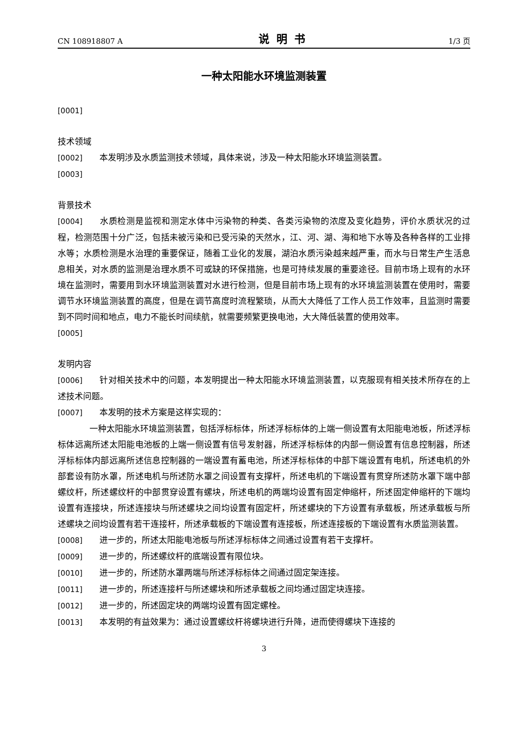CN 108918807 A 说明书 1/3 页
一种太阳能水环境监测装置
[0001]
技术领域
[0002] 本发明涉及水质监测技术领域，具体来说，涉及一种太阳能水环境监测装置。
[0003]
背景技术
[0004] 水质检测是监视和测定水体中污染物的种类、各类污染物的浓度及变化趋势，评价水质状况的过程，检测范围十分广泛，包括未被污染和已受污染的天然水，江、河、湖、海和地下水等及各种各样的工业排水等；水质检测是水治理的重要保证，随着工业化的发展，湖泊水质污染越来越严重，而水与日常生产生活息息相关，对水质的监测是治理水质不可或缺的环保措施，也是可持续发展的重要途径。目前市场上现有的水环境在监测时，需要用到水环境监测装置对水进行检测，但是目前市场上现有的水环境监测装置在使用时，需要调节水环境监测装置的高度，但是在调节高度时流程繁琐，从而大大降低了工作人员工作效率，且监测时需要到不同时间和地点，电力不能长时间续航，就需要频繁更换电池，大大降低装置的使用效率。
[0005]
发明内容
[0006] 针对相关技术中的问题，本发明提出一种太阳能水环境监测装置，以克服现有相关技术所存在的上述技术问题。
[0007] 本发明的技术方案是这样实现的：
一种太阳能水环境监测装置，包括浮标标体，所述浮标标体的上端一侧设置有太阳能电池板，所述浮标标体远离所述太阳能电池板的上端一侧设置有信号发射器，所述浮标标体的内部一侧设置有信息控制器，所述浮标标体内部远离所述信息控制器的一端设置有蓄电池，所述浮标标体的中部下端设置有电机，所述电机的外部套设有防水罩，所述电机与所述防水罩之间设置有支撑杆，所述电机的下端设置有贯穿所述防水罩下端中部螺纹杆，所述螺纹杆的中部贯穿设置有螺块，所述电机的两端均设置有固定伸缩杆，所述固定伸缩杆的下端均设置有连接块，所述连接块与所述螺块之间均设置有固定杆，所述螺块的下方设置有承载板，所述承载板与所述螺块之间均设置有若干连接杆，所述承载板的下端设置有连接板，所述连接板的下端设置有水质监测装置。
[0008] 进一步的，所述太阳能电池板与所述浮标标体之间通过设置有若干支撑杆。
[0009] 进一步的，所述螺纹杆的底端设置有限位块。
[0010] 进一步的，所述防水罩两端与所述浮标标体之间通过固定架连接。
[0011] 进一步的，所述连接杆与所述螺块和所述承载板之间均通过固定块连接。
[0012] 进一步的，所述固定块的两端均设置有固定螺栓。
[0013] 本发明的有益效果为：通过设置螺纹杆将螺块进行升降，进而使得螺块下连接的
3